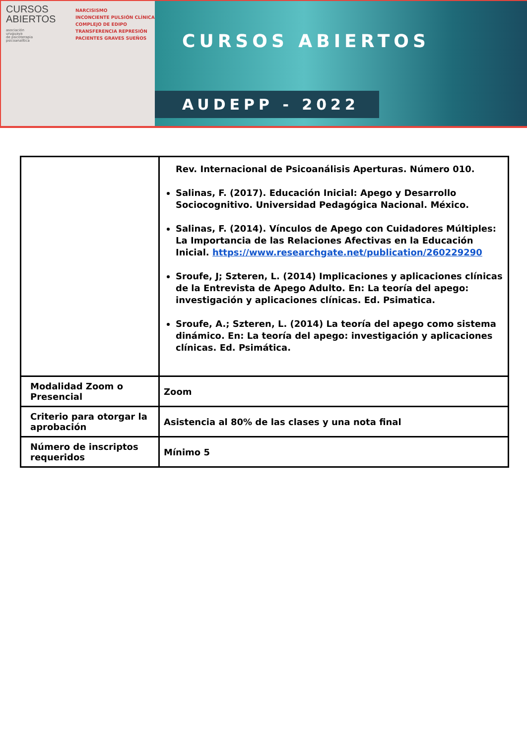CURSOS
ABIERTOS
asociación
uruguaya
de psicoterapia
psicoanalítica
NARCISISMO
INCONCIENTE PULSIÓN CLÍNICA
COMPLEJO DE EDIPO
TRANSFERENCIA REPRESIÓN
PACIENTES GRAVES SUEÑOS
CURSOS ABIERTOS
AUDEPP - 2022
| | Rev. Internacional de Psicoanálisis Aperturas. Número 010. Salinas, F. (2017). Educación Inicial: Apego y Desarrollo Sociocognitivo. Universidad Pedagógica Nacional. México. Salinas, F. (2014). Vínculos de Apego con Cuidadores Múltiples: La Importancia de las Relaciones Afectivas en la Educación Inicial. https://www.researchgate.net/publication/260229290 Sroufe, J; Szteren, L. (2014) Implicaciones y aplicaciones clínicas de la Entrevista de Apego Adulto. En: La teoría del apego: investigación y aplicaciones clínicas. Ed. Psimatica. Sroufe, A.; Szteren, L. (2014) La teoría del apego como sistema dinámico. En: La teoría del apego: investigación y aplicaciones clínicas. Ed. Psimática. |
| Modalidad Zoom o Presencial | Zoom |
| Criterio para otorgar la aprobación | Asistencia al 80% de las clases y una nota final |
| Número de inscriptos requeridos | Mínimo 5 |